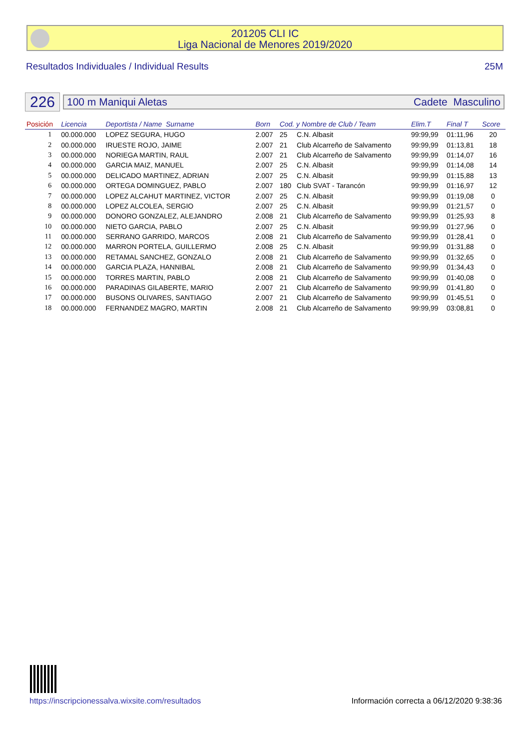201205 CLI IC
Liga Nacional de Menores 2019/2020
Resultados Individuales / Individual Results 25M
226
100 m Maniqui Aletas Cadete Masculino
| Posición | Licencia | Deportista / Name Surname | Born | Cod. y Nombre de Club / Team | | Elim.T | Final T | Score |
| --- | --- | --- | --- | --- | --- | --- | --- | --- |
| 1 | 00.000.000 | LOPEZ SEGURA, HUGO | 2.007 | 25 | C.N. Albasit | 99:99,99 | 01:11,96 | 20 |
| 2 | 00.000.000 | IRUESTE ROJO, JAIME | 2.007 | 21 | Club Alcarreño de Salvamento | 99:99,99 | 01:13,81 | 18 |
| 3 | 00.000.000 | NORIEGA MARTIN, RAUL | 2.007 | 21 | Club Alcarreño de Salvamento | 99:99,99 | 01:14,07 | 16 |
| 4 | 00.000.000 | GARCIA MAIZ, MANUEL | 2.007 | 25 | C.N. Albasit | 99:99,99 | 01:14,08 | 14 |
| 5 | 00.000.000 | DELICADO MARTINEZ, ADRIAN | 2.007 | 25 | C.N. Albasit | 99:99,99 | 01:15,88 | 13 |
| 6 | 00.000.000 | ORTEGA DOMINGUEZ, PABLO | 2.007 | 180 | Club SVAT - Tarancón | 99:99,99 | 01:16,97 | 12 |
| 7 | 00.000.000 | LOPEZ ALCAHUT MARTINEZ, VICTOR | 2.007 | 25 | C.N. Albasit | 99:99,99 | 01:19,08 | 0 |
| 8 | 00.000.000 | LOPEZ ALCOLEA, SERGIO | 2.007 | 25 | C.N. Albasit | 99:99,99 | 01:21,57 | 0 |
| 9 | 00.000.000 | DONORO GONZALEZ, ALEJANDRO | 2.008 | 21 | Club Alcarreño de Salvamento | 99:99,99 | 01:25,93 | 8 |
| 10 | 00.000.000 | NIETO GARCIA, PABLO | 2.007 | 25 | C.N. Albasit | 99:99,99 | 01:27,96 | 0 |
| 11 | 00.000.000 | SERRANO GARRIDO, MARCOS | 2.008 | 21 | Club Alcarreño de Salvamento | 99:99,99 | 01:28,41 | 0 |
| 12 | 00.000.000 | MARRON PORTELA, GUILLERMO | 2.008 | 25 | C.N. Albasit | 99:99,99 | 01:31,88 | 0 |
| 13 | 00.000.000 | RETAMAL SANCHEZ, GONZALO | 2.008 | 21 | Club Alcarreño de Salvamento | 99:99,99 | 01:32,65 | 0 |
| 14 | 00.000.000 | GARCIA PLAZA, HANNIBAL | 2.008 | 21 | Club Alcarreño de Salvamento | 99:99,99 | 01:34,43 | 0 |
| 15 | 00.000.000 | TORRES MARTIN, PABLO | 2.008 | 21 | Club Alcarreño de Salvamento | 99:99,99 | 01:40,08 | 0 |
| 16 | 00.000.000 | PARADINAS GILABERTE, MARIO | 2.007 | 21 | Club Alcarreño de Salvamento | 99:99,99 | 01:41,80 | 0 |
| 17 | 00.000.000 | BUSONS OLIVARES, SANTIAGO | 2.007 | 21 | Club Alcarreño de Salvamento | 99:99,99 | 01:45,51 | 0 |
| 18 | 00.000.000 | FERNANDEZ MAGRO, MARTIN | 2.008 | 21 | Club Alcarreño de Salvamento | 99:99,99 | 03:08,81 | 0 |
https://inscripcionessalva.wixsite.com/resultados Información correcta a 06/12/2020 9:38:36